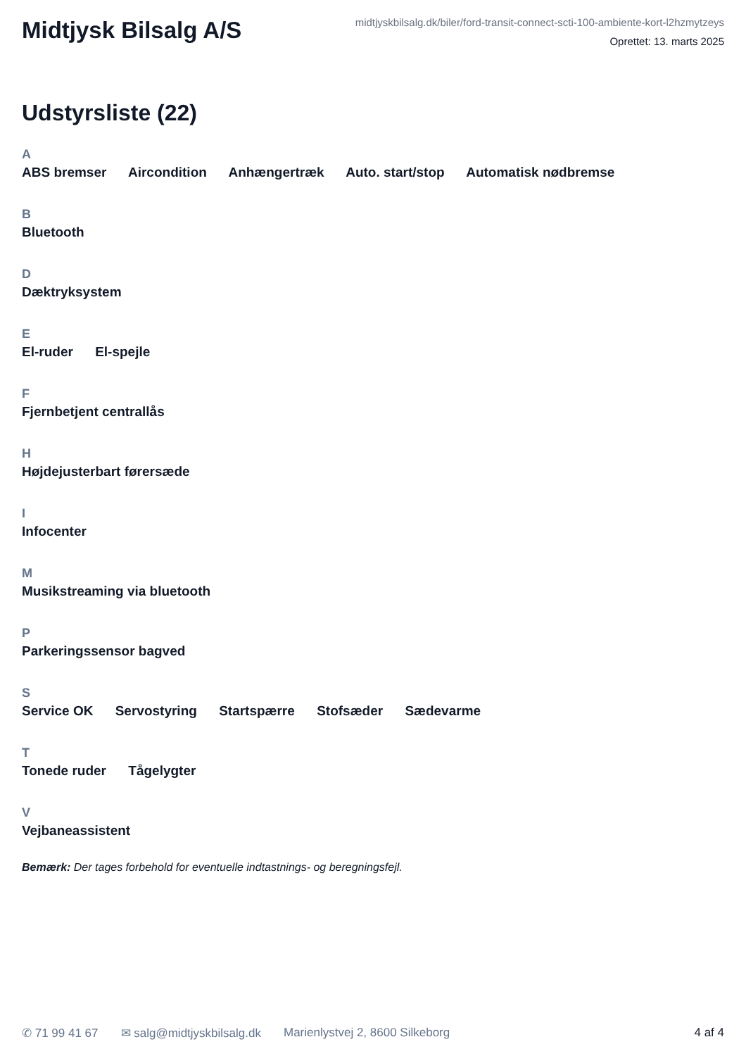Midtjysk Bilsalg A/S
midtjyskbilsalg.dk/biler/ford-transit-connect-scti-100-ambiente-kort-l2hzmytzeys
Oprettet: 13. marts 2025
Udstyrsliste (22)
A
ABS bremser Aircondition Anhængertræk Auto. start/stop Automatisk nødbremse
B
Bluetooth
D
Dæktryksystem
E
El-ruder El-spejle
F
Fjernbetjent centrallås
H
Højdejusterbart førersæde
I
Infocenter
M
Musikstreaming via bluetooth
P
Parkeringssensor bagved
S
Service OK Servostyring Startspærre Stofsæder Sædevarme
T
Tonede ruder Tågelygter
V
Vejbaneassistent
Bemærk: Der tages forbehold for eventuelle indtastnings- og beregningsfejl.
✆ 71 99 41 67 ✉ salg@midtjyskbilsalg.dk Marienlystvej 2, 8600 Silkeborg 4 af 4